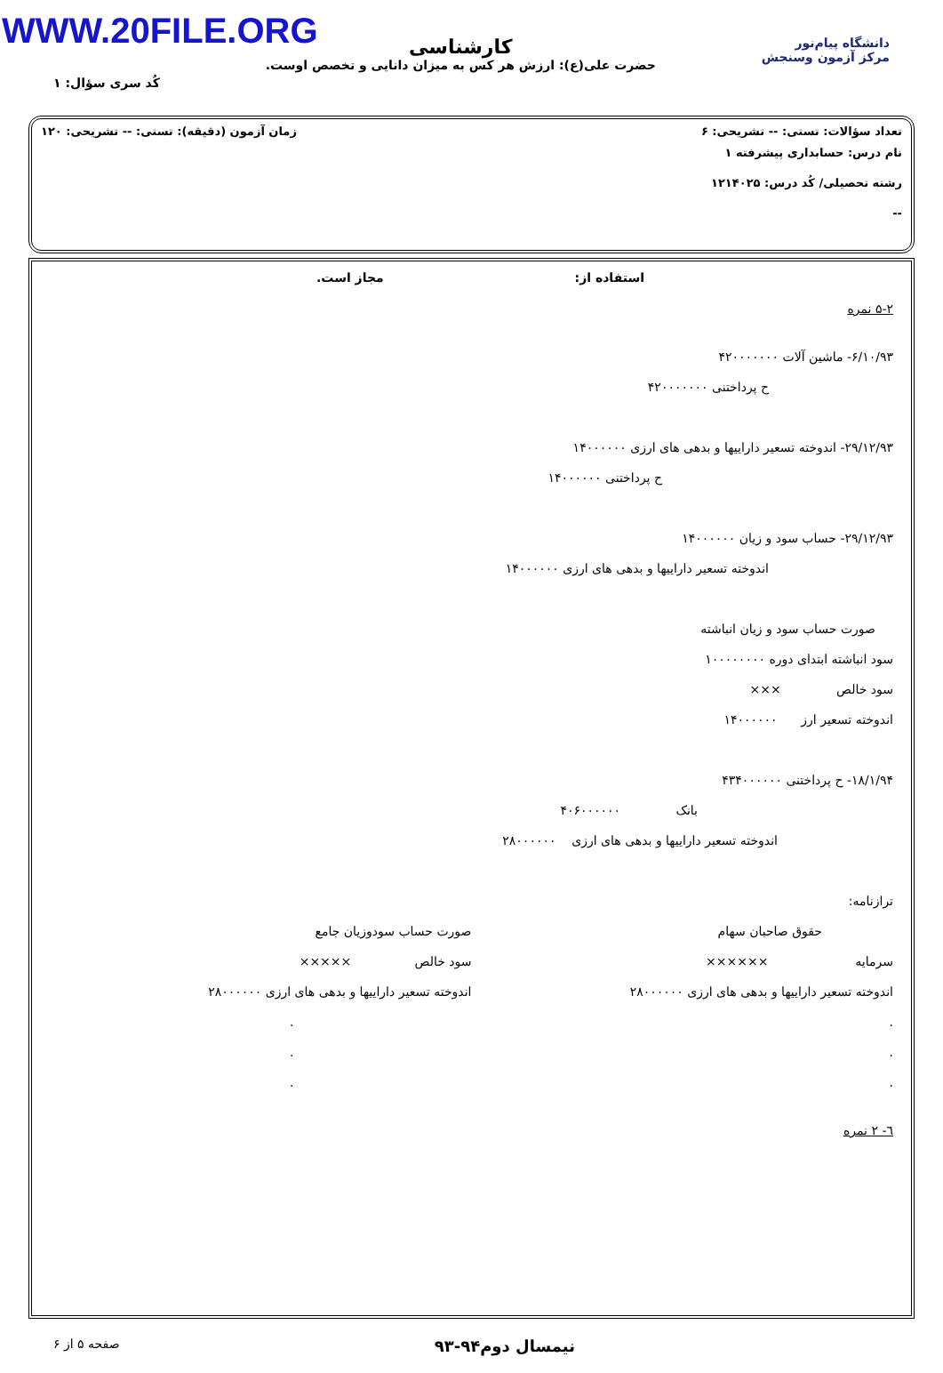WWW.20FILE.ORG
دانشگاه پیام‌نور
مرکز آزمون وسنجش
کارشناسی
حضرت علی(ع): ارزش هر کس به میزان دانایی و تخصص اوست.
کُد سری سؤال: ۱
تعداد سؤالات: تستی: -- تشریحی: ۶ زمان آزمون (دقیقه): تستی: -- تشریحی: ۱۲۰
نام درس: حسابداری پیشرفته ۱
رشته تحصیلی/ کُد درس: ۱۲۱۴۰۲۵
--
استفاده از: مجاز است.
۵-۲ نمره
۶/۱۰/۹۳- ماشین آلات ۴۲۰۰۰۰۰۰۰
ح پرداختنی ۴۲۰۰۰۰۰۰۰
۲۹/۱۲/۹۳- اندوخته تسعیر داراییها و بدهی های ارزی ۱۴۰۰۰۰۰۰
ح پرداختنی ۱۴۰۰۰۰۰۰
۲۹/۱۲/۹۳- حساب سود و زیان ۱۴۰۰۰۰۰۰
اندوخته تسعیر داراییها و بدهی های ارزی ۱۴۰۰۰۰۰۰
صورت حساب سود و زیان انباشته
سود انباشته ابتدای دوره ۱۰۰۰۰۰۰۰۰
سود خالص ×××
اندوخته تسعیر ارز ۱۴۰۰۰۰۰۰
۱۸/۱/۹۴- ح پرداختنی ۴۳۴۰۰۰۰۰۰
بانک ۴۰۶۰۰۰۰۰۰
اندوخته تسعیر داراییها و بدهی های ارزی ۲۸۰۰۰۰۰۰
ترازنامه:
حقوق صاحبان سهام
سرمایه ××××××
اندوخته تسعیر داراییها و بدهی های ارزی ۲۸۰۰۰۰۰۰
.
.
.
صورت حساب سودوزیان جامع
سود خالص ×××××
اندوخته تسعیر داراییها و بدهی های ارزی ۲۸۰۰۰۰۰۰
.
.
.
٦- ۲ نمره
نیمسال دوم۹۴-۹۳ صفحه ۵ از ۶